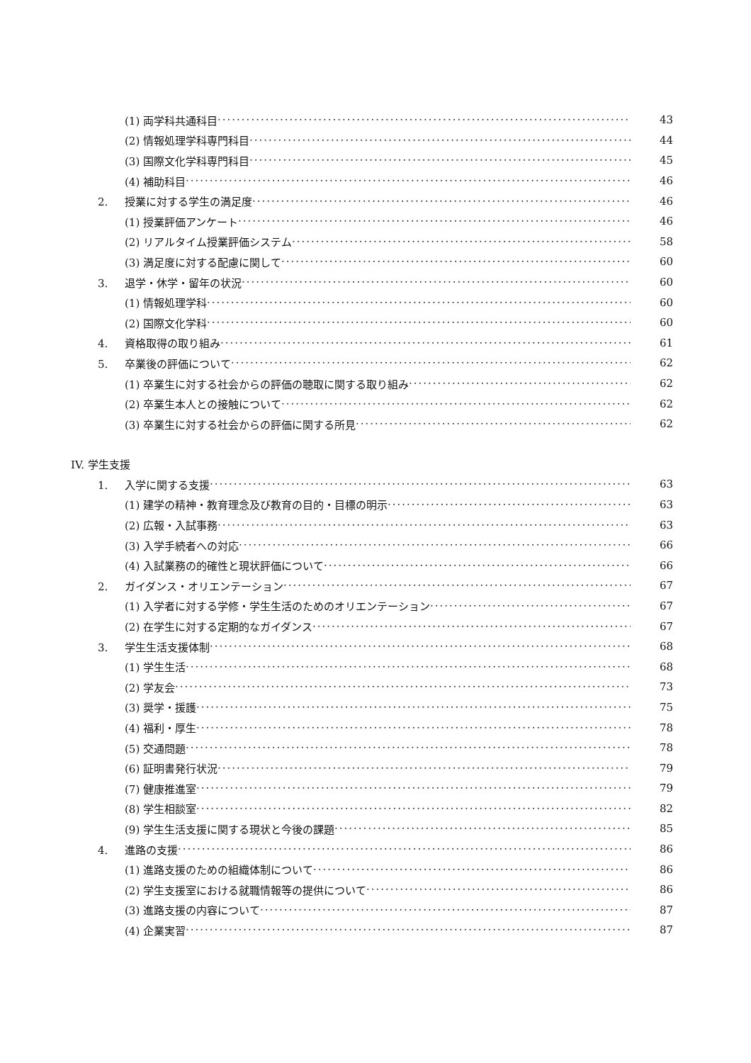(1) 両学科共通科目 43
(2) 情報処理学科専門科目 44
(3) 国際文化学科専門科目 45
(4) 補助科目 46
2. 授業に対する学生の満足度 46
(1) 授業評価アンケート 46
(2) リアルタイム授業評価システム 58
(3) 満足度に対する配慮に関して 60
3. 退学・休学・留年の状況 60
(1) 情報処理学科 60
(2) 国際文化学科 60
4. 資格取得の取り組み 61
5. 卒業後の評価について 62
(1) 卒業生に対する社会からの評価の聴取に関する取り組み 62
(2) 卒業生本人との接触について 62
(3) 卒業生に対する社会からの評価に関する所見 62
IV. 学生支援
1. 入学に関する支援 63
(1) 建学の精神・教育理念及び教育の目的・目標の明示 63
(2) 広報・入試事務 63
(3) 入学手続者への対応 66
(4) 入試業務の的確性と現状評価について 66
2. ガイダンス・オリエンテーション 67
(1) 入学者に対する学修・学生生活のためのオリエンテーション 67
(2) 在学生に対する定期的なガイダンス 67
3. 学生生活支援体制 68
(1) 学生生活 68
(2) 学友会 73
(3) 奨学・援護 75
(4) 福利・厚生 78
(5) 交通問題 78
(6) 証明書発行状況 79
(7) 健康推進室 79
(8) 学生相談室 82
(9) 学生生活支援に関する現状と今後の課題 85
4. 進路の支援 86
(1) 進路支援のための組織体制について 86
(2) 学生支援室における就職情報等の提供について 86
(3) 進路支援の内容について 87
(4) 企業実習 87